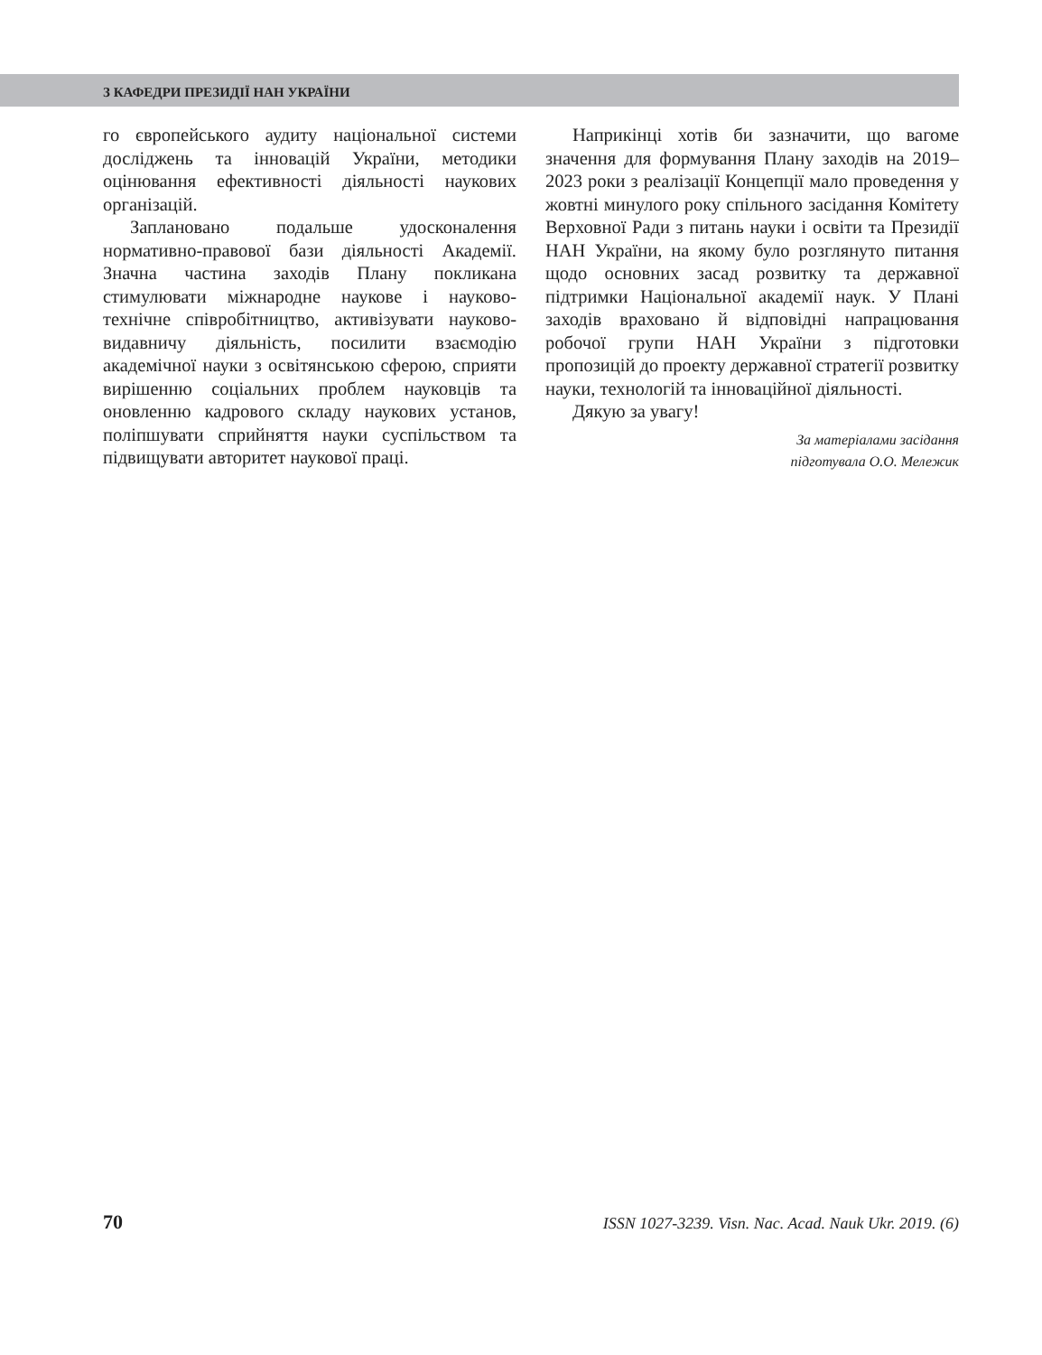З КАФЕДРИ ПРЕЗИДІЇ НАН УКРАЇНИ
го європейського аудиту національної системи досліджень та інновацій України, методики оцінювання ефективності діяльності наукових організацій.
Заплановано подальше удосконалення нормативно-правової бази діяльності Академії. Значна частина заходів Плану покликана стимулювати міжнародне наукове і науково-технічне співробітництво, активізувати науково-видавничу діяльність, посилити взаємодію академічної науки з освітянською сферою, сприяти вирішенню соціальних проблем науковців та оновленню кадрового складу наукових установ, поліпшувати сприйняття науки суспільством та підвищувати авторитет наукової праці.
Наприкінці хотів би зазначити, що вагоме значення для формування Плану заходів на 2019–2023 роки з реалізації Концепції мало проведення у жовтні минулого року спільного засідання Комітету Верховної Ради з питань науки і освіти та Президії НАН України, на якому було розглянуто питання щодо основних засад розвитку та державної підтримки Національної академії наук. У Плані заходів враховано й відповідні напрацювання робочої групи НАН України з підготовки пропозицій до проекту державної стратегії розвитку науки, технологій та інноваційної діяльності.
Дякую за увагу!
За матеріалами засідання
підготувала О.О. Мележик
70 ISSN 1027-3239. Visn. Nac. Acad. Nauk Ukr. 2019. (6)